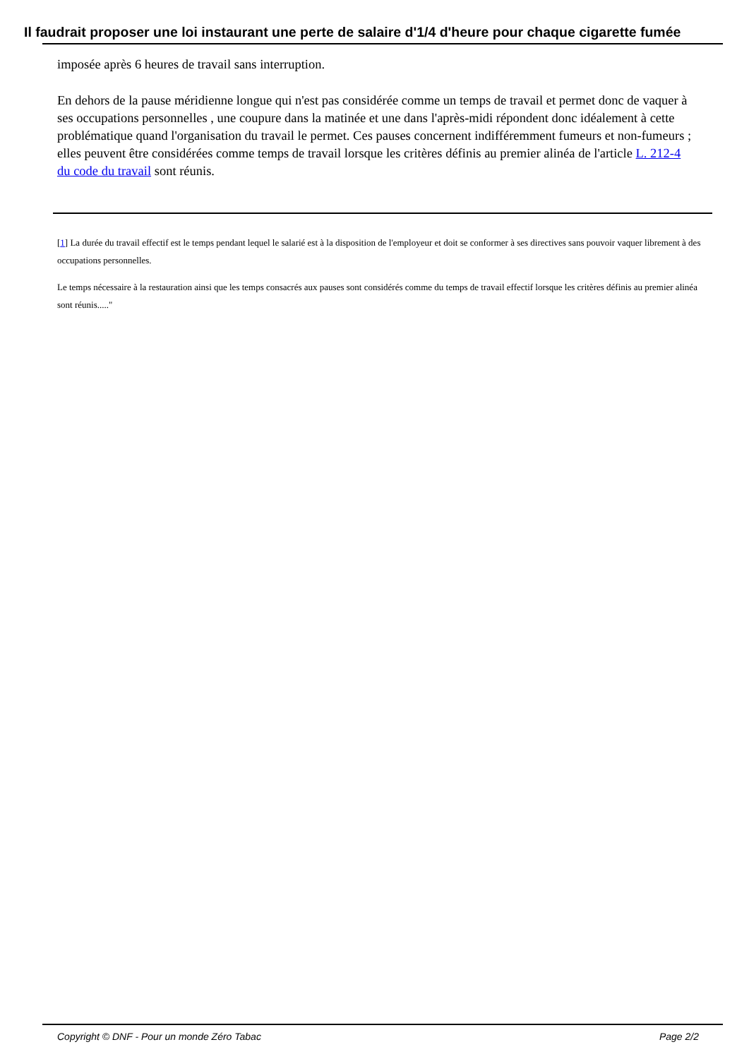Il faudrait proposer une loi instaurant une perte de salaire d'1/4 d'heure pour chaque cigarette fumée
imposée après 6 heures de travail sans interruption.
En dehors de la pause méridienne longue qui n'est pas considérée comme un temps de travail et permet donc de vaquer à ses occupations personnelles , une coupure dans la matinée et une dans l'après-midi répondent donc idéalement à cette problématique quand l'organisation du travail le permet. Ces pauses concernent indifféremment fumeurs et non-fumeurs ; elles peuvent être considérées comme temps de travail lorsque les critères définis au premier alinéa de l'article L. 212-4 du code du travail sont réunis.
[1] La durée du travail effectif est le temps pendant lequel le salarié est à la disposition de l'employeur et doit se conformer à ses directives sans pouvoir vaquer librement à des occupations personnelles.
Le temps nécessaire à la restauration ainsi que les temps consacrés aux pauses sont considérés comme du temps de travail effectif lorsque les critères définis au premier alinéa sont réunis....."
Copyright © DNF - Pour un monde Zéro Tabac Page 2/2